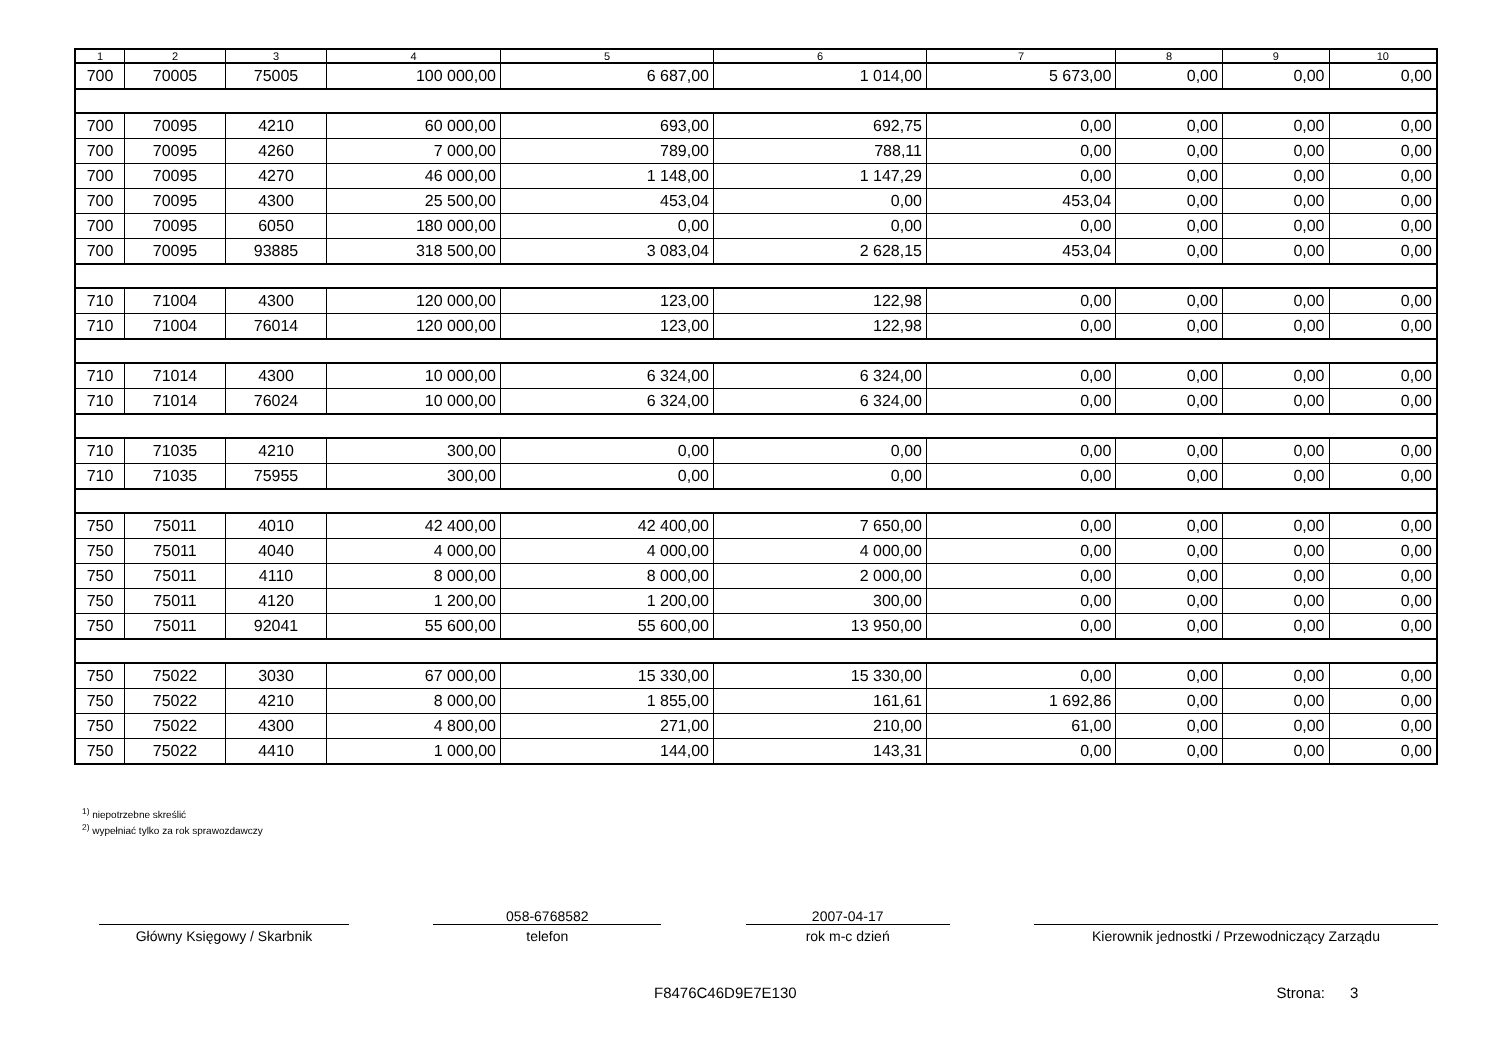| 1 | 2 | 3 | 4 | 5 | 6 | 7 | 8 | 9 | 10 |
| --- | --- | --- | --- | --- | --- | --- | --- | --- | --- |
| 700 | 70005 | 75005 | 100 000,00 | 6 687,00 | 1 014,00 | 5 673,00 | 0,00 | 0,00 | 0,00 |
| 700 | 70095 | 4210 | 60 000,00 | 693,00 | 692,75 | 0,00 | 0,00 | 0,00 | 0,00 |
| 700 | 70095 | 4260 | 7 000,00 | 789,00 | 788,11 | 0,00 | 0,00 | 0,00 | 0,00 |
| 700 | 70095 | 4270 | 46 000,00 | 1 148,00 | 1 147,29 | 0,00 | 0,00 | 0,00 | 0,00 |
| 700 | 70095 | 4300 | 25 500,00 | 453,04 | 0,00 | 453,04 | 0,00 | 0,00 | 0,00 |
| 700 | 70095 | 6050 | 180 000,00 | 0,00 | 0,00 | 0,00 | 0,00 | 0,00 | 0,00 |
| 700 | 70095 | 93885 | 318 500,00 | 3 083,04 | 2 628,15 | 453,04 | 0,00 | 0,00 | 0,00 |
| 710 | 71004 | 4300 | 120 000,00 | 123,00 | 122,98 | 0,00 | 0,00 | 0,00 | 0,00 |
| 710 | 71004 | 76014 | 120 000,00 | 123,00 | 122,98 | 0,00 | 0,00 | 0,00 | 0,00 |
| 710 | 71014 | 4300 | 10 000,00 | 6 324,00 | 6 324,00 | 0,00 | 0,00 | 0,00 | 0,00 |
| 710 | 71014 | 76024 | 10 000,00 | 6 324,00 | 6 324,00 | 0,00 | 0,00 | 0,00 | 0,00 |
| 710 | 71035 | 4210 | 300,00 | 0,00 | 0,00 | 0,00 | 0,00 | 0,00 | 0,00 |
| 710 | 71035 | 75955 | 300,00 | 0,00 | 0,00 | 0,00 | 0,00 | 0,00 | 0,00 |
| 750 | 75011 | 4010 | 42 400,00 | 42 400,00 | 7 650,00 | 0,00 | 0,00 | 0,00 | 0,00 |
| 750 | 75011 | 4040 | 4 000,00 | 4 000,00 | 4 000,00 | 0,00 | 0,00 | 0,00 | 0,00 |
| 750 | 75011 | 4110 | 8 000,00 | 8 000,00 | 2 000,00 | 0,00 | 0,00 | 0,00 | 0,00 |
| 750 | 75011 | 4120 | 1 200,00 | 1 200,00 | 300,00 | 0,00 | 0,00 | 0,00 | 0,00 |
| 750 | 75011 | 92041 | 55 600,00 | 55 600,00 | 13 950,00 | 0,00 | 0,00 | 0,00 | 0,00 |
| 750 | 75022 | 3030 | 67 000,00 | 15 330,00 | 15 330,00 | 0,00 | 0,00 | 0,00 | 0,00 |
| 750 | 75022 | 4210 | 8 000,00 | 1 855,00 | 161,61 | 1 692,86 | 0,00 | 0,00 | 0,00 |
| 750 | 75022 | 4300 | 4 800,00 | 271,00 | 210,00 | 61,00 | 0,00 | 0,00 | 0,00 |
| 750 | 75022 | 4410 | 1 000,00 | 144,00 | 143,31 | 0,00 | 0,00 | 0,00 | 0,00 |
<sup>1)</sup> niepotrzebne skreślić
<sup>2)</sup> wypełniać tylko za rok sprawozdawczy
Główny Księgowy / Skarbnik
058-6768582
telefon
2007-04-17
rok m-c dzień
Kierownik jednostki / Przewodniczący Zarządu
F8476C46D9E7E130 Strona: 3